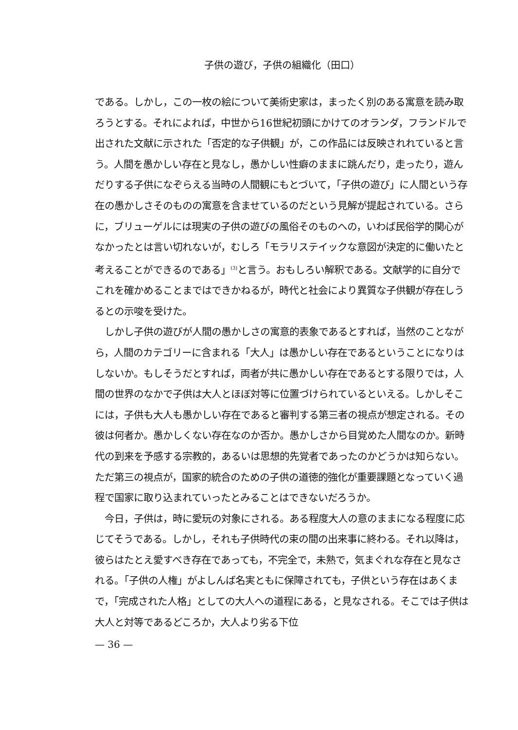子供の遊び，子供の組織化（田口）
である。しかし，この一枚の絵について美術史家は，まったく別のある寓意を読み取ろうとする。それによれば，中世から16世紀初頭にかけてのオランダ，フランドルで出された文献に示された「否定的な子供観」が，この作品には反映されれていると言う。人間を愚かしい存在と見なし，愚かしい性癖のままに跳んだり，走ったり，遊んだりする子供になぞらえる当時の人間観にもとづいて，「子供の遊び」に人間という存在の愚かしさそのものの寓意を含ませているのだという見解が提起されている。さらに，ブリューゲルには現実の子供の遊びの風俗そのものへの，いわば民俗学的関心がなかったとは言い切れないが，むしろ「モラリステイックな意図が決定的に働いたと考えることができるのである」<sup>(3)</sup>と言う。おもしろい解釈である。文献学的に自分でこれを確かめることまではできかねるが，時代と社会により異質な子供観が存在しうるとの示唆を受けた。
　しかし子供の遊びが人間の愚かしさの寓意的表象であるとすれば，当然のことながら，人間のカテゴリーに含まれる「大人」は愚かしい存在であるということになりはしないか。もしそうだとすれば，両者が共に愚かしい存在であるとする限りでは，人間の世界のなかで子供は大人とほぼ対等に位置づけられているといえる。しかしそこには，子供も大人も愚かしい存在であると審判する第三者の視点が想定される。その彼は何者か。愚かしくない存在なのか否か。愚かしさから目覚めた人間なのか。新時代の到来を予感する宗教的，あるいは思想的先覚者であったのかどうかは知らない。ただ第三の視点が，国家的統合のための子供の道徳的強化が重要課題となっていく過程で国家に取り込まれていったとみることはできないだろうか。
　今日，子供は，時に愛玩の対象にされる。ある程度大人の意のままになる程度に応じてそうである。しかし，それも子供時代の束の間の出来事に終わる。それ以降は，彼らはたとえ愛すべき存在であっても，不完全で，未熟で，気まぐれな存在と見なされる。「子供の人権」がよしんば名実ともに保障されても，子供という存在はあくまで，「完成された人格」としての大人への道程にある，と見なされる。そこでは子供は大人と対等であるどころか，大人より劣る下位
— 36 —